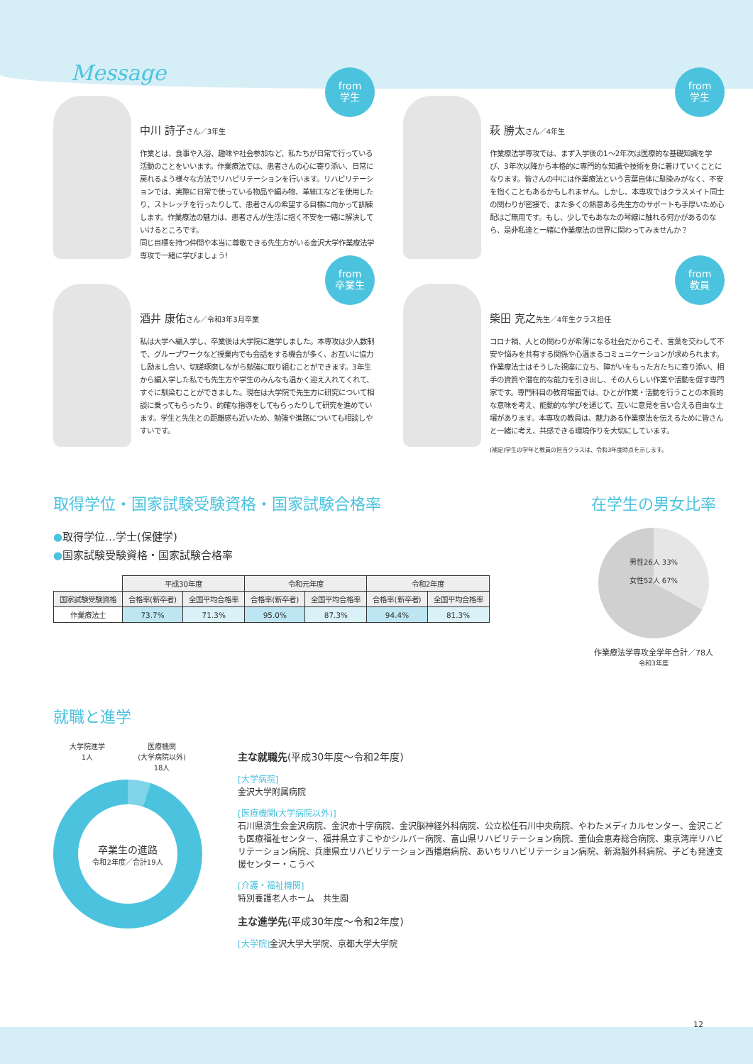Message
from
学生
中川 詩子さん／3年生
作業とは、食事や入浴、趣味や社会参加など、私たちが日常で行っている活動のことをいいます。作業療法では、患者さんの心に寄り添い、日常に戻れるよう様々な方法でリハビリテーションを行います。リハビリテーションでは、実際に日常で使っている物品や編み物、革細工などを使用したり、ストレッチを行ったりして、患者さんの希望する目標に向かって訓練します。作業療法の魅力は、患者さんが生活に抱く不安を一緒に解決していけるところです。
同じ目標を持つ仲間や本当に尊敬できる先生方がいる金沢大学作業療法学専攻で一緒に学びましょう!
from
学生
萩 勝太さん／4年生
作業療法学専攻では、まず入学後の1〜2年次は医療的な基礎知識を学び、3年次以降から本格的に専門的な知識や技術を身に着けていくことになります。皆さんの中には作業療法という言葉自体に馴染みがなく、不安を抱くこともあるかもしれません。しかし、本専攻ではクラスメイト同士の関わりが密接で、また多くの熱意ある先生方のサポートも手厚いため心配はご無用です。もし、少しでもあなたの琴線に触れる何かがあるのなら、是非私達と一緒に作業療法の世界に関わってみませんか？
from
卒業生
酒井 康佑さん／令和3年3月卒業
私は大学へ編入学し、卒業後は大学院に進学しました。本専攻は少人数制で、グループワークなど授業内でも会話をする機会が多く、お互いに協力し励まし合い、切磋琢磨しながら勉強に取り組むことができます。3年生から編入学した私でも先生方や学生のみんなも温かく迎え入れてくれて、すぐに馴染むことができました。現在は大学院で先生方に研究について相談に乗ってもらったり、的確な指導をしてもらったりして研究を進めています。学生と先生との距離感も近いため、勉強や進路についても相談しやすいです。
from
教員
柴田 克之先生／4年生クラス担任
コロナ禍、人との関わりが希薄になる社会だからこそ、言葉を交わして不安や悩みを共有する関係や心温まるコミュニケーションが求められます。作業療法士はそうした視座に立ち、障がいをもった方たちに寄り添い、相手の資質や潜在的な能力を引き出し、その人らしい作業や活動を促す専門家です。専門科目の教育場面では、ひとが作業・活動を行うことの本質的な意味を考え、能動的な学びを通じて、互いに意見を言い合える自由な土壌があります。本専攻の教員は、魅力ある作業療法を伝えるために皆さんと一緒に考え、共感できる環境作りを大切にしています。
(補足)学生の学年と教員の担当クラスは、令和3年度時点を示します。
取得学位・国家試験受験資格・国家試験合格率
●取得学位…学士(保健学)
●国家試験受験資格・国家試験合格率
| | 平成30年度 | | 令和元年度 | | 令和2年度 | |
| 国家試験受験資格 | 合格率(新卒者) | 全国平均合格率 | 合格率(新卒者) | 全国平均合格率 | 合格率(新卒者) | 全国平均合格率 |
| 作業療法士 | 73.7% | 71.3% | 95.0% | 87.3% | 94.4% | 81.3% |
在学生の男女比率
男性26人 33%
女性52人 67%
作業療法学専攻全学年合計／78人
令和3年度
就職と進学
大学院進学
1人 医療機関
(大学病院以外)
18人
卒業生の進路
令和2年度／合計19人
主な就職先(平成30年度〜令和2年度)
[大学病院]
金沢大学附属病院
[医療機関(大学病院以外)]
石川県済生会金沢病院、金沢赤十字病院、金沢脳神経外科病院、公立松任石川中央病院、やわたメディカルセンター、金沢こども医療福祉センター、福井県立すこやかシルバー病院、富山県リハビリテーション病院、董仙会恵寿総合病院、東京湾岸リハビリテーション病院、兵庫県立リハビリテーション西播磨病院、あいちリハビリテーション病院、新潟脳外科病院、子ども発達支援センター・こうべ
[介護・福祉機関]
特別養護老人ホーム　共生園
主な進学先(平成30年度〜令和2年度)
[大学院] 金沢大学大学院、京都大学大学院
12